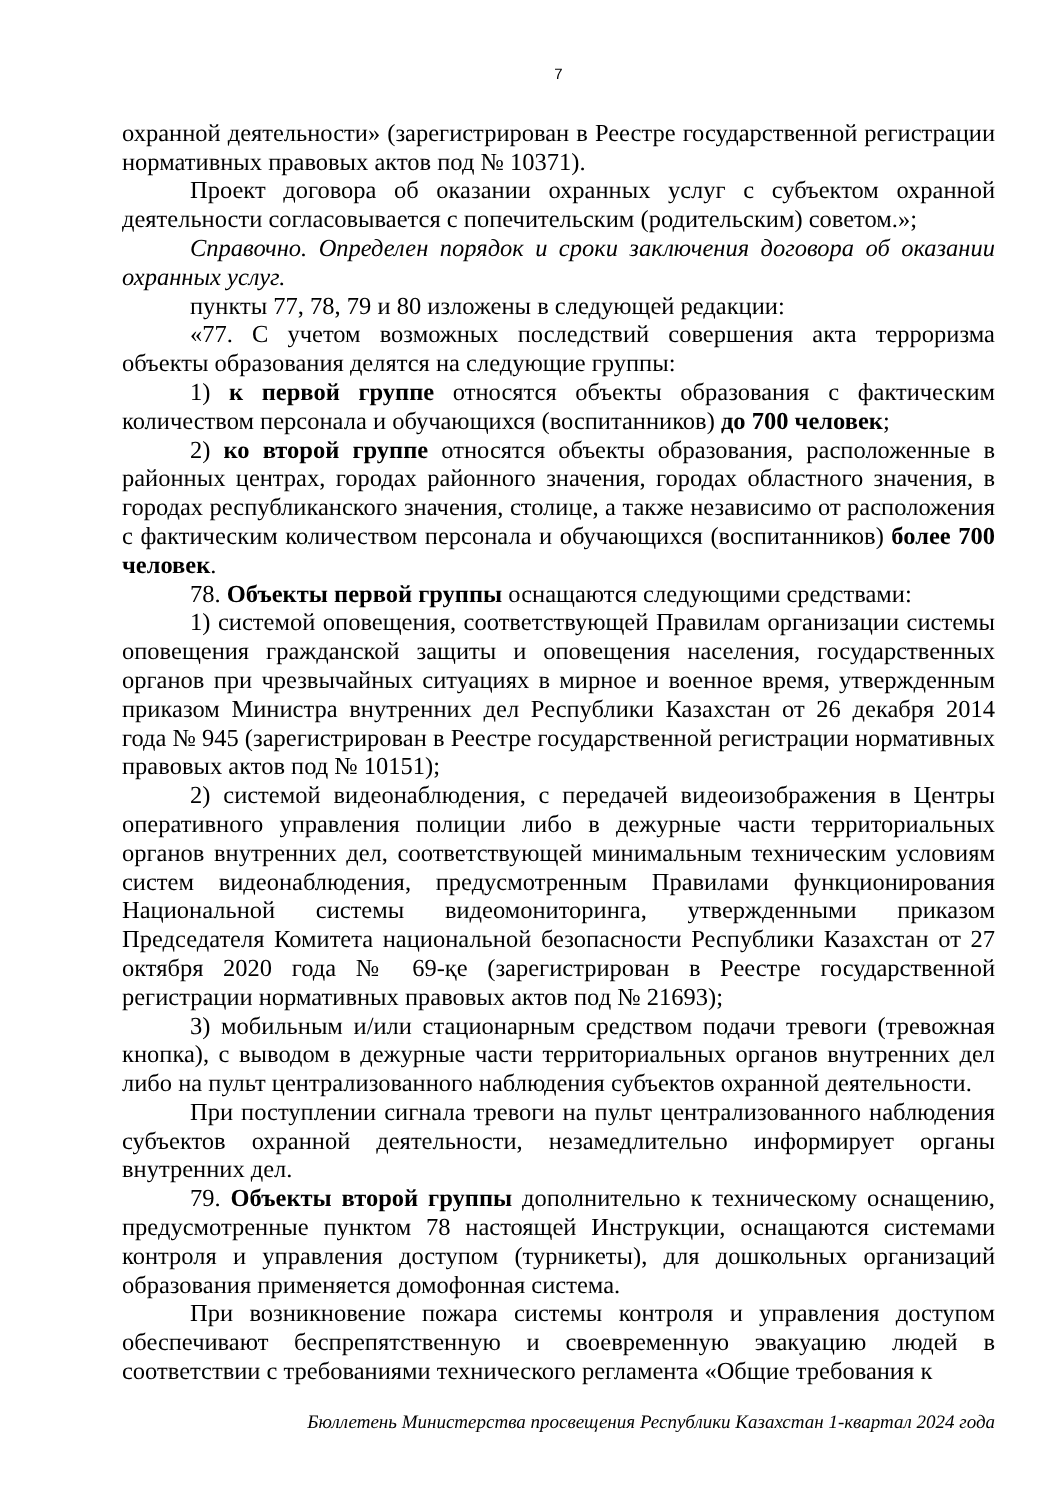7
охранной деятельности» (зарегистрирован в Реестре государственной регистрации нормативных правовых актов под № 10371).
Проект договора об оказании охранных услуг с субъектом охранной деятельности согласовывается с попечительским (родительским) советом.»;
Справочно. Определен порядок и сроки заключения договора об оказании охранных услуг.
пункты 77, 78, 79 и 80 изложены в следующей редакции:
«77. С учетом возможных последствий совершения акта терроризма объекты образования делятся на следующие группы:
1) к первой группе относятся объекты образования с фактическим количеством персонала и обучающихся (воспитанников) до 700 человек;
2) ко второй группе относятся объекты образования, расположенные в районных центрах, городах районного значения, городах областного значения, в городах республиканского значения, столице, а также независимо от расположения с фактическим количеством персонала и обучающихся (воспитанников) более 700 человек.
78. Объекты первой группы оснащаются следующими средствами:
1) системой оповещения, соответствующей Правилам организации системы оповещения гражданской защиты и оповещения населения, государственных органов при чрезвычайных ситуациях в мирное и военное время, утвержденным приказом Министра внутренних дел Республики Казахстан от 26 декабря 2014 года № 945 (зарегистрирован в Реестре государственной регистрации нормативных правовых актов под № 10151);
2) системой видеонаблюдения, с передачей видеоизображения в Центры оперативного управления полиции либо в дежурные части территориальных органов внутренних дел, соответствующей минимальным техническим условиям систем видеонаблюдения, предусмотренным Правилами функционирования Национальной системы видеомониторинга, утвержденными приказом Председателя Комитета национальной безопасности Республики Казахстан от 27 октября 2020 года № 69-қе (зарегистрирован в Реестре государственной регистрации нормативных правовых актов под № 21693);
3) мобильным и/или стационарным средством подачи тревоги (тревожная кнопка), с выводом в дежурные части территориальных органов внутренних дел либо на пульт централизованного наблюдения субъектов охранной деятельности.
При поступлении сигнала тревоги на пульт централизованного наблюдения субъектов охранной деятельности, незамедлительно информирует органы внутренних дел.
79. Объекты второй группы дополнительно к техническому оснащению, предусмотренные пунктом 78 настоящей Инструкции, оснащаются системами контроля и управления доступом (турникеты), для дошкольных организаций образования применяется домофонная система.
При возникновение пожара системы контроля и управления доступом обеспечивают беспрепятственную и своевременную эвакуацию людей в соответствии с требованиями технического регламента «Общие требования к
Бюллетень Министерства просвещения Республики Казахстан 1-квартал 2024 года